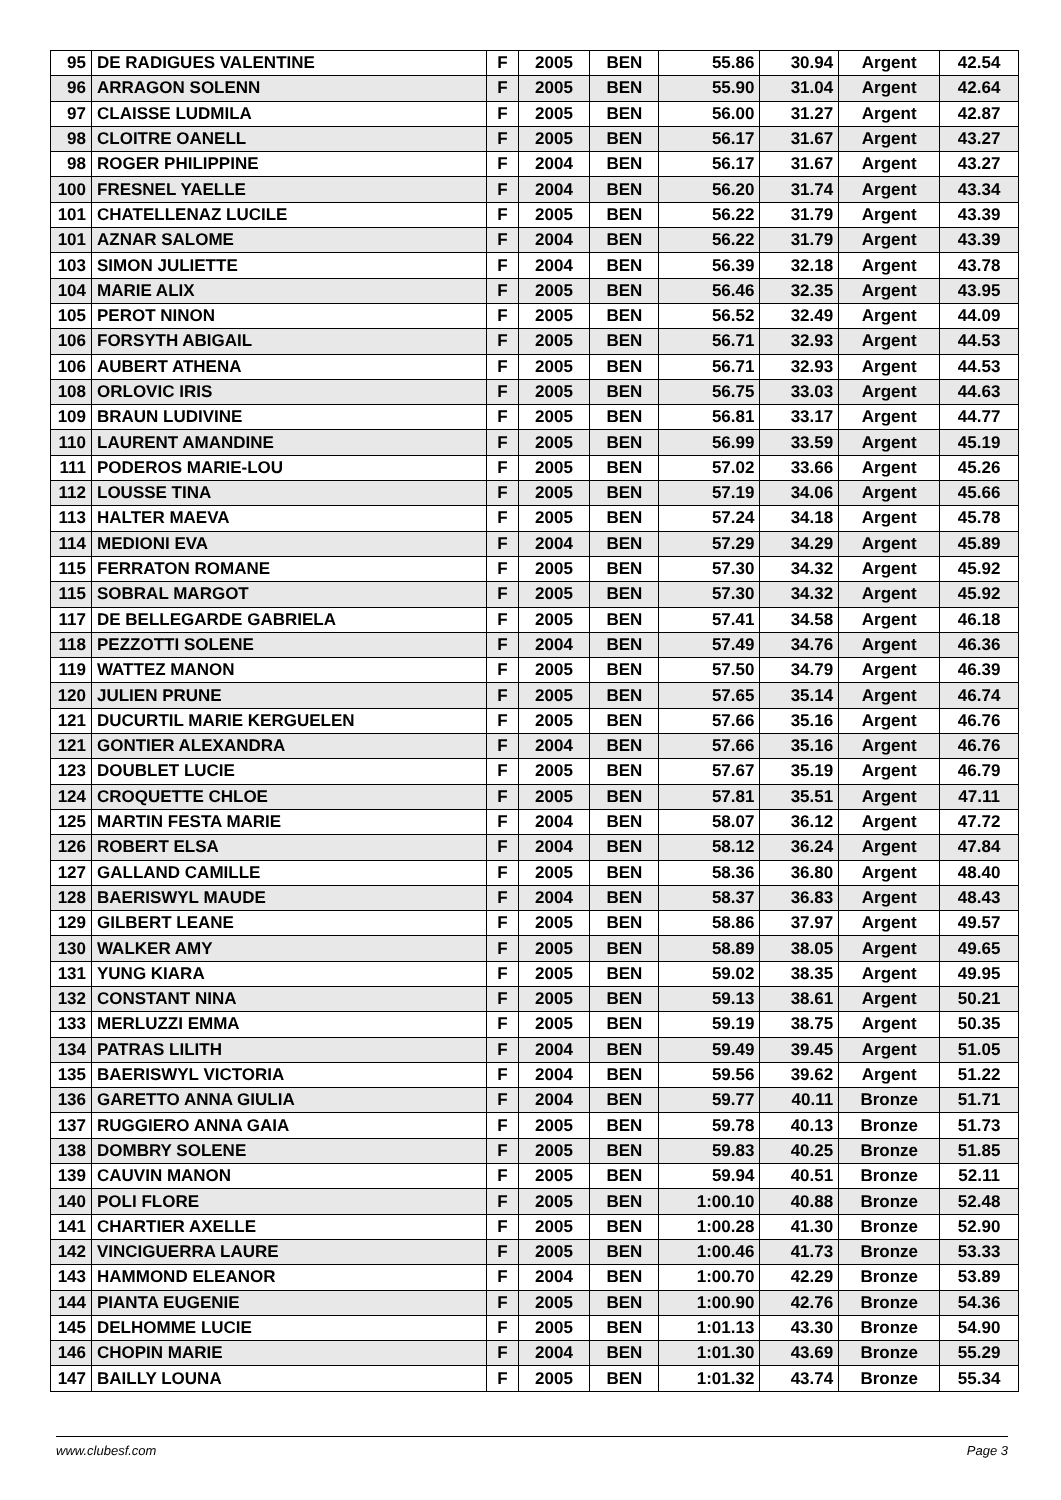| 95 | DE RADIGUES VALENTINE | F | 2005 | BEN | 55.86 | 30.94 | Argent | 42.54 |
| 96 | ARRAGON SOLENN | F | 2005 | BEN | 55.90 | 31.04 | Argent | 42.64 |
| 97 | CLAISSE LUDMILA | F | 2005 | BEN | 56.00 | 31.27 | Argent | 42.87 |
| 98 | CLOITRE OANELL | F | 2005 | BEN | 56.17 | 31.67 | Argent | 43.27 |
| 98 | ROGER PHILIPPINE | F | 2004 | BEN | 56.17 | 31.67 | Argent | 43.27 |
| 100 | FRESNEL YAELLE | F | 2004 | BEN | 56.20 | 31.74 | Argent | 43.34 |
| 101 | CHATELLENAZ LUCILE | F | 2005 | BEN | 56.22 | 31.79 | Argent | 43.39 |
| 101 | AZNAR SALOME | F | 2004 | BEN | 56.22 | 31.79 | Argent | 43.39 |
| 103 | SIMON JULIETTE | F | 2004 | BEN | 56.39 | 32.18 | Argent | 43.78 |
| 104 | MARIE ALIX | F | 2005 | BEN | 56.46 | 32.35 | Argent | 43.95 |
| 105 | PEROT NINON | F | 2005 | BEN | 56.52 | 32.49 | Argent | 44.09 |
| 106 | FORSYTH ABIGAIL | F | 2005 | BEN | 56.71 | 32.93 | Argent | 44.53 |
| 106 | AUBERT ATHENA | F | 2005 | BEN | 56.71 | 32.93 | Argent | 44.53 |
| 108 | ORLOVIC IRIS | F | 2005 | BEN | 56.75 | 33.03 | Argent | 44.63 |
| 109 | BRAUN LUDIVINE | F | 2005 | BEN | 56.81 | 33.17 | Argent | 44.77 |
| 110 | LAURENT AMANDINE | F | 2005 | BEN | 56.99 | 33.59 | Argent | 45.19 |
| 111 | PODEROS MARIE-LOU | F | 2005 | BEN | 57.02 | 33.66 | Argent | 45.26 |
| 112 | LOUSSE TINA | F | 2005 | BEN | 57.19 | 34.06 | Argent | 45.66 |
| 113 | HALTER MAEVA | F | 2005 | BEN | 57.24 | 34.18 | Argent | 45.78 |
| 114 | MEDIONI EVA | F | 2004 | BEN | 57.29 | 34.29 | Argent | 45.89 |
| 115 | FERRATON ROMANE | F | 2005 | BEN | 57.30 | 34.32 | Argent | 45.92 |
| 115 | SOBRAL MARGOT | F | 2005 | BEN | 57.30 | 34.32 | Argent | 45.92 |
| 117 | DE BELLEGARDE GABRIELA | F | 2005 | BEN | 57.41 | 34.58 | Argent | 46.18 |
| 118 | PEZZOTTI SOLENE | F | 2004 | BEN | 57.49 | 34.76 | Argent | 46.36 |
| 119 | WATTEZ MANON | F | 2005 | BEN | 57.50 | 34.79 | Argent | 46.39 |
| 120 | JULIEN PRUNE | F | 2005 | BEN | 57.65 | 35.14 | Argent | 46.74 |
| 121 | DUCURTIL MARIE KERGUELEN | F | 2005 | BEN | 57.66 | 35.16 | Argent | 46.76 |
| 121 | GONTIER ALEXANDRA | F | 2004 | BEN | 57.66 | 35.16 | Argent | 46.76 |
| 123 | DOUBLET LUCIE | F | 2005 | BEN | 57.67 | 35.19 | Argent | 46.79 |
| 124 | CROQUETTE CHLOE | F | 2005 | BEN | 57.81 | 35.51 | Argent | 47.11 |
| 125 | MARTIN FESTA MARIE | F | 2004 | BEN | 58.07 | 36.12 | Argent | 47.72 |
| 126 | ROBERT ELSA | F | 2004 | BEN | 58.12 | 36.24 | Argent | 47.84 |
| 127 | GALLAND CAMILLE | F | 2005 | BEN | 58.36 | 36.80 | Argent | 48.40 |
| 128 | BAERISWYL MAUDE | F | 2004 | BEN | 58.37 | 36.83 | Argent | 48.43 |
| 129 | GILBERT LEANE | F | 2005 | BEN | 58.86 | 37.97 | Argent | 49.57 |
| 130 | WALKER AMY | F | 2005 | BEN | 58.89 | 38.05 | Argent | 49.65 |
| 131 | YUNG KIARA | F | 2005 | BEN | 59.02 | 38.35 | Argent | 49.95 |
| 132 | CONSTANT NINA | F | 2005 | BEN | 59.13 | 38.61 | Argent | 50.21 |
| 133 | MERLUZZI EMMA | F | 2005 | BEN | 59.19 | 38.75 | Argent | 50.35 |
| 134 | PATRAS LILITH | F | 2004 | BEN | 59.49 | 39.45 | Argent | 51.05 |
| 135 | BAERISWYL VICTORIA | F | 2004 | BEN | 59.56 | 39.62 | Argent | 51.22 |
| 136 | GARETTO ANNA GIULIA | F | 2004 | BEN | 59.77 | 40.11 | Bronze | 51.71 |
| 137 | RUGGIERO ANNA GAIA | F | 2005 | BEN | 59.78 | 40.13 | Bronze | 51.73 |
| 138 | DOMBRY SOLENE | F | 2005 | BEN | 59.83 | 40.25 | Bronze | 51.85 |
| 139 | CAUVIN MANON | F | 2005 | BEN | 59.94 | 40.51 | Bronze | 52.11 |
| 140 | POLI FLORE | F | 2005 | BEN | 1:00.10 | 40.88 | Bronze | 52.48 |
| 141 | CHARTIER AXELLE | F | 2005 | BEN | 1:00.28 | 41.30 | Bronze | 52.90 |
| 142 | VINCIGUERRA LAURE | F | 2005 | BEN | 1:00.46 | 41.73 | Bronze | 53.33 |
| 143 | HAMMOND ELEANOR | F | 2004 | BEN | 1:00.70 | 42.29 | Bronze | 53.89 |
| 144 | PIANTA EUGENIE | F | 2005 | BEN | 1:00.90 | 42.76 | Bronze | 54.36 |
| 145 | DELHOMME LUCIE | F | 2005 | BEN | 1:01.13 | 43.30 | Bronze | 54.90 |
| 146 | CHOPIN MARIE | F | 2004 | BEN | 1:01.30 | 43.69 | Bronze | 55.29 |
| 147 | BAILLY LOUNA | F | 2005 | BEN | 1:01.32 | 43.74 | Bronze | 55.34 |
www.clubesf.com Page 3